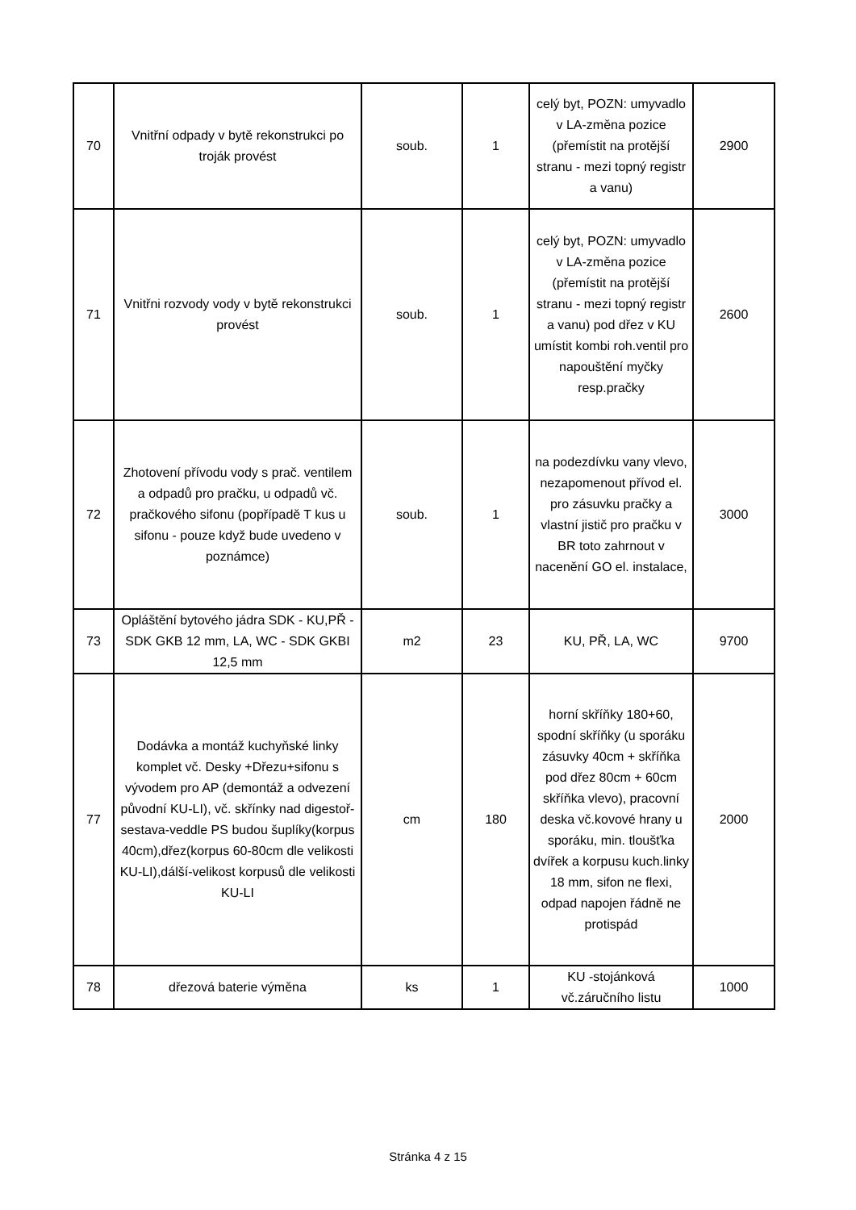| 70 | Vnitřní odpady v bytě rekonstrukci po troják provést | soub. | 1 | celý byt, POZN: umyvadlo v LA-změna pozice (přemístit na protější stranu - mezi topný registr a vanu) | 2900 |
| 71 | Vnitřni rozvody vody v bytě rekonstrukci provést | soub. | 1 | celý byt, POZN: umyvadlo v LA-změna pozice (přemístit na protější stranu - mezi topný registr a vanu) pod dřez v KU umístit kombi roh.ventil pro napouštění myčky resp.pračky | 2600 |
| 72 | Zhotovení přívodu vody s prač. ventilem a odpadů pro pračku, u odpadů vč. pračkového sifonu (popřípadě T kus u sifonu - pouze když bude uvedeno v poznámce) | soub. | 1 | na podezdívku vany vlevo, nezapomenout přívod el. pro zásuvku pračky a vlastní jistič pro pračku v BR toto zahrnout v nacenění GO el. instalace, | 3000 |
| 73 | Opláštění bytového jádra SDK - KU,PŘ - SDK GKB 12 mm, LA, WC - SDK GKBI 12,5 mm | m2 | 23 | KU, PŘ, LA, WC | 9700 |
| 77 | Dodávka a montáž kuchyňské linky komplet vč. Desky +Dřezu+sifonu s vývodem pro AP (demontáž a odvezení původní KU-LI), vč. skřínky nad digestoř-sestava-veddle PS budou šuplíky(korpus 40cm),dřez(korpus 60-80cm dle velikosti KU-LI),dálší-velikost korpusů dle velikosti KU-LI | cm | 180 | horní skříňky 180+60, spodní skříňky (u sporáku zásuvky 40cm + skříňka pod dřez 80cm + 60cm skříňka vlevo), pracovní deska vč.kovové hrany u sporáku, min. tloušťka dvířek a korpusu kuch.linky 18 mm, sifon ne flexi, odpad napojen řádně ne protispád | 2000 |
| 78 | dřezová baterie výměna | ks | 1 | KU -stojánková vč.záručního listu | 1000 |
Stránka 4 z 15